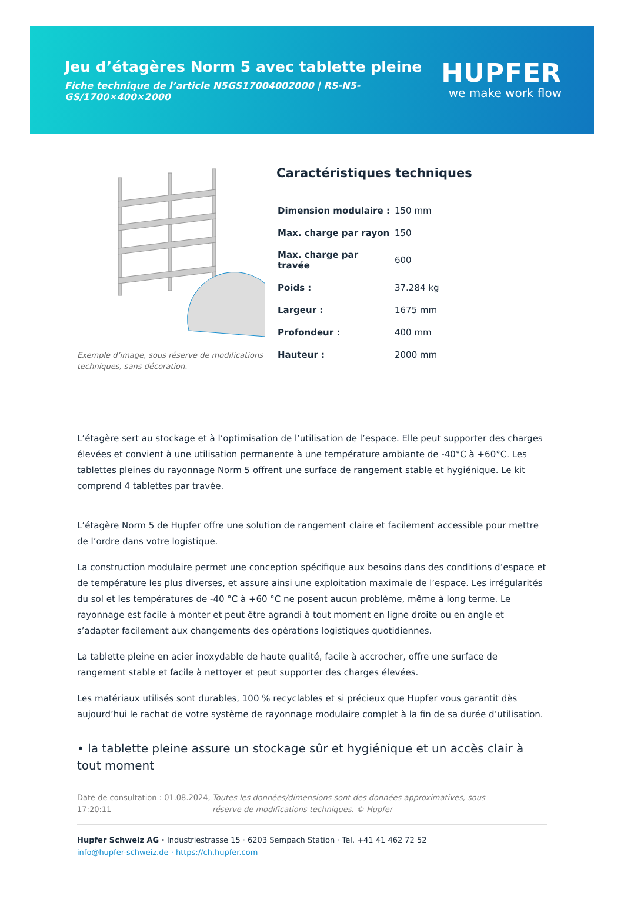Jeu d’étagères Norm 5 avec tablette pleine
Fiche technique de l’article N5GS17004002000 | RS-N5-GS/1700×400×2000
HUPFER
we make work flow
Exemple d’image, sous réserve de modifications techniques, sans décoration.
Caractéristiques techniques
| Dimension modulaire : | 150 mm |
| Max. charge par rayon | 150 |
| Max. charge par travée | 600 |
| Poids : | 37.284 kg |
| Largeur : | 1675 mm |
| Profondeur : | 400 mm |
| Hauteur : | 2000 mm |
L’étagère sert au stockage et à l’optimisation de l’utilisation de l’espace. Elle peut supporter des charges élevées et convient à une utilisation permanente à une température ambiante de -40°C à +60°C. Les tablettes pleines du rayonnage Norm 5 offrent une surface de rangement stable et hygiénique. Le kit comprend 4 tablettes par travée.
L’étagère Norm 5 de Hupfer offre une solution de rangement claire et facilement accessible pour mettre de l’ordre dans votre logistique.
La construction modulaire permet une conception spécifique aux besoins dans des conditions d’espace et de température les plus diverses, et assure ainsi une exploitation maximale de l’espace. Les irrégularités du sol et les températures de -40 °C à +60 °C ne posent aucun problème, même à long terme. Le rayonnage est facile à monter et peut être agrandi à tout moment en ligne droite ou en angle et s’adapter facilement aux changements des opérations logistiques quotidiennes.
La tablette pleine en acier inoxydable de haute qualité, facile à accrocher, offre une surface de rangement stable et facile à nettoyer et peut supporter des charges élevées.
Les matériaux utilisés sont durables, 100 % recyclables et si précieux que Hupfer vous garantit dès aujourd’hui le rachat de votre système de rayonnage modulaire complet à la fin de sa durée d’utilisation.
• la tablette pleine assure un stockage sûr et hygiénique et un accès clair à tout moment
Date de consultation : 01.08.2024, 17:20:11
Toutes les données/dimensions sont des données approximatives, sous réserve de modifications techniques. © Hupfer
Hupfer Schweiz AG · Industriestrasse 15 · 6203 Sempach Station · Tel. +41 41 462 72 52
info@hupfer-schweiz.de · https://ch.hupfer.com